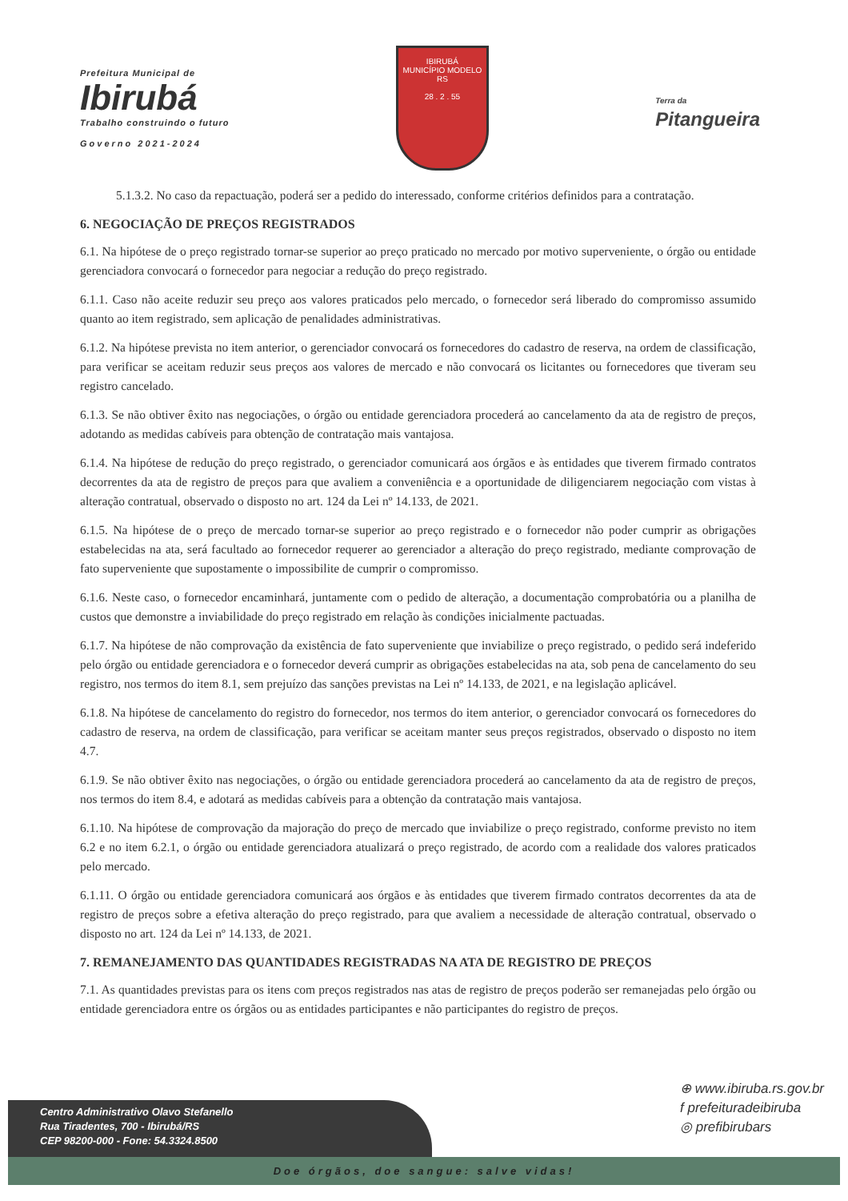Prefeitura Municipal de
Ibirubá
Trabalho construindo o futuro
Governo 2021-2024
IBIRUBÁ
MUNICÍPIO MODELO RS
28 . 2 . 55
Terra da
Pitangueira
5.1.3.2. No caso da repactuação, poderá ser a pedido do interessado, conforme critérios definidos para a contratação.
6. NEGOCIAÇÃO DE PREÇOS REGISTRADOS
6.1. Na hipótese de o preço registrado tornar-se superior ao preço praticado no mercado por motivo superveniente, o órgão ou entidade gerenciadora convocará o fornecedor para negociar a redução do preço registrado.
6.1.1. Caso não aceite reduzir seu preço aos valores praticados pelo mercado, o fornecedor será liberado do compromisso assumido quanto ao item registrado, sem aplicação de penalidades administrativas.
6.1.2. Na hipótese prevista no item anterior, o gerenciador convocará os fornecedores do cadastro de reserva, na ordem de classificação, para verificar se aceitam reduzir seus preços aos valores de mercado e não convocará os licitantes ou fornecedores que tiveram seu registro cancelado.
6.1.3. Se não obtiver êxito nas negociações, o órgão ou entidade gerenciadora procederá ao cancelamento da ata de registro de preços, adotando as medidas cabíveis para obtenção de contratação mais vantajosa.
6.1.4. Na hipótese de redução do preço registrado, o gerenciador comunicará aos órgãos e às entidades que tiverem firmado contratos decorrentes da ata de registro de preços para que avaliem a conveniência e a oportunidade de diligenciarem negociação com vistas à alteração contratual, observado o disposto no art. 124 da Lei nº 14.133, de 2021.
6.1.5. Na hipótese de o preço de mercado tornar-se superior ao preço registrado e o fornecedor não poder cumprir as obrigações estabelecidas na ata, será facultado ao fornecedor requerer ao gerenciador a alteração do preço registrado, mediante comprovação de fato superveniente que supostamente o impossibilite de cumprir o compromisso.
6.1.6. Neste caso, o fornecedor encaminhará, juntamente com o pedido de alteração, a documentação comprobatória ou a planilha de custos que demonstre a inviabilidade do preço registrado em relação às condições inicialmente pactuadas.
6.1.7. Na hipótese de não comprovação da existência de fato superveniente que inviabilize o preço registrado, o pedido será indeferido pelo órgão ou entidade gerenciadora e o fornecedor deverá cumprir as obrigações estabelecidas na ata, sob pena de cancelamento do seu registro, nos termos do item 8.1, sem prejuízo das sanções previstas na Lei nº 14.133, de 2021, e na legislação aplicável.
6.1.8. Na hipótese de cancelamento do registro do fornecedor, nos termos do item anterior, o gerenciador convocará os fornecedores do cadastro de reserva, na ordem de classificação, para verificar se aceitam manter seus preços registrados, observado o disposto no item 4.7.
6.1.9. Se não obtiver êxito nas negociações, o órgão ou entidade gerenciadora procederá ao cancelamento da ata de registro de preços, nos termos do item 8.4, e adotará as medidas cabíveis para a obtenção da contratação mais vantajosa.
6.1.10. Na hipótese de comprovação da majoração do preço de mercado que inviabilize o preço registrado, conforme previsto no item 6.2 e no item 6.2.1, o órgão ou entidade gerenciadora atualizará o preço registrado, de acordo com a realidade dos valores praticados pelo mercado.
6.1.11. O órgão ou entidade gerenciadora comunicará aos órgãos e às entidades que tiverem firmado contratos decorrentes da ata de registro de preços sobre a efetiva alteração do preço registrado, para que avaliem a necessidade de alteração contratual, observado o disposto no art. 124 da Lei nº 14.133, de 2021.
7. REMANEJAMENTO DAS QUANTIDADES REGISTRADAS NA ATA DE REGISTRO DE PREÇOS
7.1. As quantidades previstas para os itens com preços registrados nas atas de registro de preços poderão ser remanejadas pelo órgão ou entidade gerenciadora entre os órgãos ou as entidades participantes e não participantes do registro de preços.
⊕ www.ibiruba.rs.gov.br
f prefeituradeibiruba
◎ prefibirubars
Centro Administrativo Olavo Stefanello
Rua Tiradentes, 700 - Ibirubá/RS
CEP 98200-000 - Fone: 54.3324.8500
Doe órgãos, doe sangue: salve vidas!